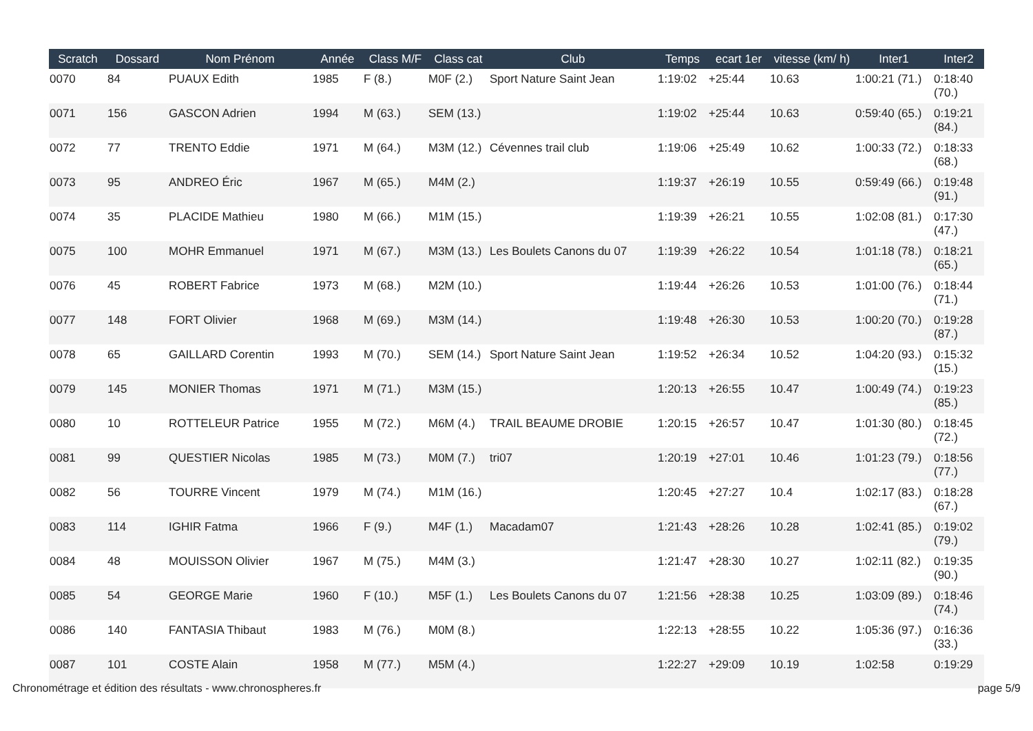| Scratch | Dossard | Nom Prénom | Année | Class M/F | Class cat | Club | Temps | ecart 1er | vitesse (km/ h) | Inter1 | Inter2 |
| --- | --- | --- | --- | --- | --- | --- | --- | --- | --- | --- | --- |
| 0070 | 84 | PUAUX Edith | 1985 | F (8.) | M0F (2.) | Sport Nature Saint Jean | 1:19:02 | +25:44 | 10.63 | 1:00:21 (71.) | 0:18:40 (70.) |
| 0071 | 156 | GASCON Adrien | 1994 | M (63.) | SEM (13.) | | 1:19:02 | +25:44 | 10.63 | 0:59:40 (65.) | 0:19:21 (84.) |
| 0072 | 77 | TRENTO Eddie | 1971 | M (64.) | M3M (12.) | Cévennes trail club | 1:19:06 | +25:49 | 10.62 | 1:00:33 (72.) | 0:18:33 (68.) |
| 0073 | 95 | ANDREO Éric | 1967 | M (65.) | M4M (2.) | | 1:19:37 | +26:19 | 10.55 | 0:59:49 (66.) | 0:19:48 (91.) |
| 0074 | 35 | PLACIDE Mathieu | 1980 | M (66.) | M1M (15.) | | 1:19:39 | +26:21 | 10.55 | 1:02:08 (81.) | 0:17:30 (47.) |
| 0075 | 100 | MOHR Emmanuel | 1971 | M (67.) | M3M (13.) | Les Boulets Canons du 07 | 1:19:39 | +26:22 | 10.54 | 1:01:18 (78.) | 0:18:21 (65.) |
| 0076 | 45 | ROBERT Fabrice | 1973 | M (68.) | M2M (10.) | | 1:19:44 | +26:26 | 10.53 | 1:01:00 (76.) | 0:18:44 (71.) |
| 0077 | 148 | FORT Olivier | 1968 | M (69.) | M3M (14.) | | 1:19:48 | +26:30 | 10.53 | 1:00:20 (70.) | 0:19:28 (87.) |
| 0078 | 65 | GAILLARD Corentin | 1993 | M (70.) | SEM (14.) | Sport Nature Saint Jean | 1:19:52 | +26:34 | 10.52 | 1:04:20 (93.) | 0:15:32 (15.) |
| 0079 | 145 | MONIER Thomas | 1971 | M (71.) | M3M (15.) | | 1:20:13 | +26:55 | 10.47 | 1:00:49 (74.) | 0:19:23 (85.) |
| 0080 | 10 | ROTTELEUR Patrice | 1955 | M (72.) | M6M (4.) | TRAIL BEAUME DROBIE | 1:20:15 | +26:57 | 10.47 | 1:01:30 (80.) | 0:18:45 (72.) |
| 0081 | 99 | QUESTIER Nicolas | 1985 | M (73.) | M0M (7.) | tri07 | 1:20:19 | +27:01 | 10.46 | 1:01:23 (79.) | 0:18:56 (77.) |
| 0082 | 56 | TOURRE Vincent | 1979 | M (74.) | M1M (16.) | | 1:20:45 | +27:27 | 10.4 | 1:02:17 (83.) | 0:18:28 (67.) |
| 0083 | 114 | IGHIR Fatma | 1966 | F (9.) | M4F (1.) | Macadam07 | 1:21:43 | +28:26 | 10.28 | 1:02:41 (85.) | 0:19:02 (79.) |
| 0084 | 48 | MOUISSON Olivier | 1967 | M (75.) | M4M (3.) | | 1:21:47 | +28:30 | 10.27 | 1:02:11 (82.) | 0:19:35 (90.) |
| 0085 | 54 | GEORGE Marie | 1960 | F (10.) | M5F (1.) | Les Boulets Canons du 07 | 1:21:56 | +28:38 | 10.25 | 1:03:09 (89.) | 0:18:46 (74.) |
| 0086 | 140 | FANTASIA Thibaut | 1983 | M (76.) | M0M (8.) | | 1:22:13 | +28:55 | 10.22 | 1:05:36 (97.) | 0:16:36 (33.) |
| 0087 | 101 | COSTE Alain | 1958 | M (77.) | M5M (4.) | | 1:22:27 | +29:09 | 10.19 | 1:02:58 | 0:19:29 |
Chronométrage et édition des résultats - www.chronospheres.fr page 5/9